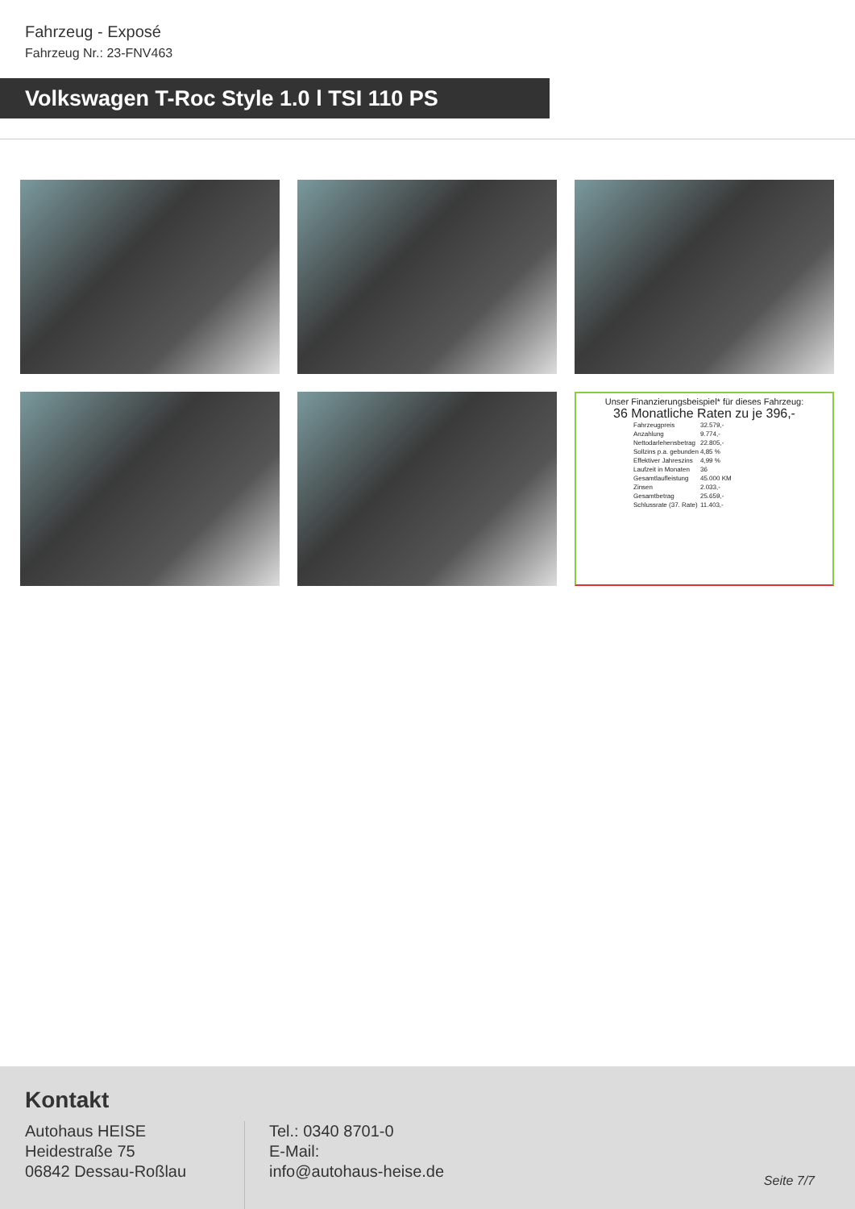Fahrzeug - Exposé
Fahrzeug Nr.: 23-FNV463
Volkswagen T-Roc Style 1.0 l TSI 110 PS
Unser Finanzierungsbeispiel* für dieses Fahrzeug:
36 Monatliche Raten zu je 396,-
| Fahrzeugpreis | 32.579,- |
| Anzahlung | 9.774,- |
| Nettodarlehensbetrag | 22.805,- |
| Sollzins p.a. gebunden | 4,85 % |
| Effektiver Jahreszins | 4,99 % |
| Laufzeit in Monaten | 36 |
| Gesamtlaufleistung | 45.000 KM |
| Zinsen | 2.033,- |
| Gesamtbetrag | 25.659,- |
| Schlussrate (37. Rate) | 11.403,- |
Kontakt
Autohaus HEISE
Heidestraße 75
06842 Dessau-Roßlau
Tel.: 0340 8701-0
E-Mail:
info@autohaus-heise.de
Seite 7/7